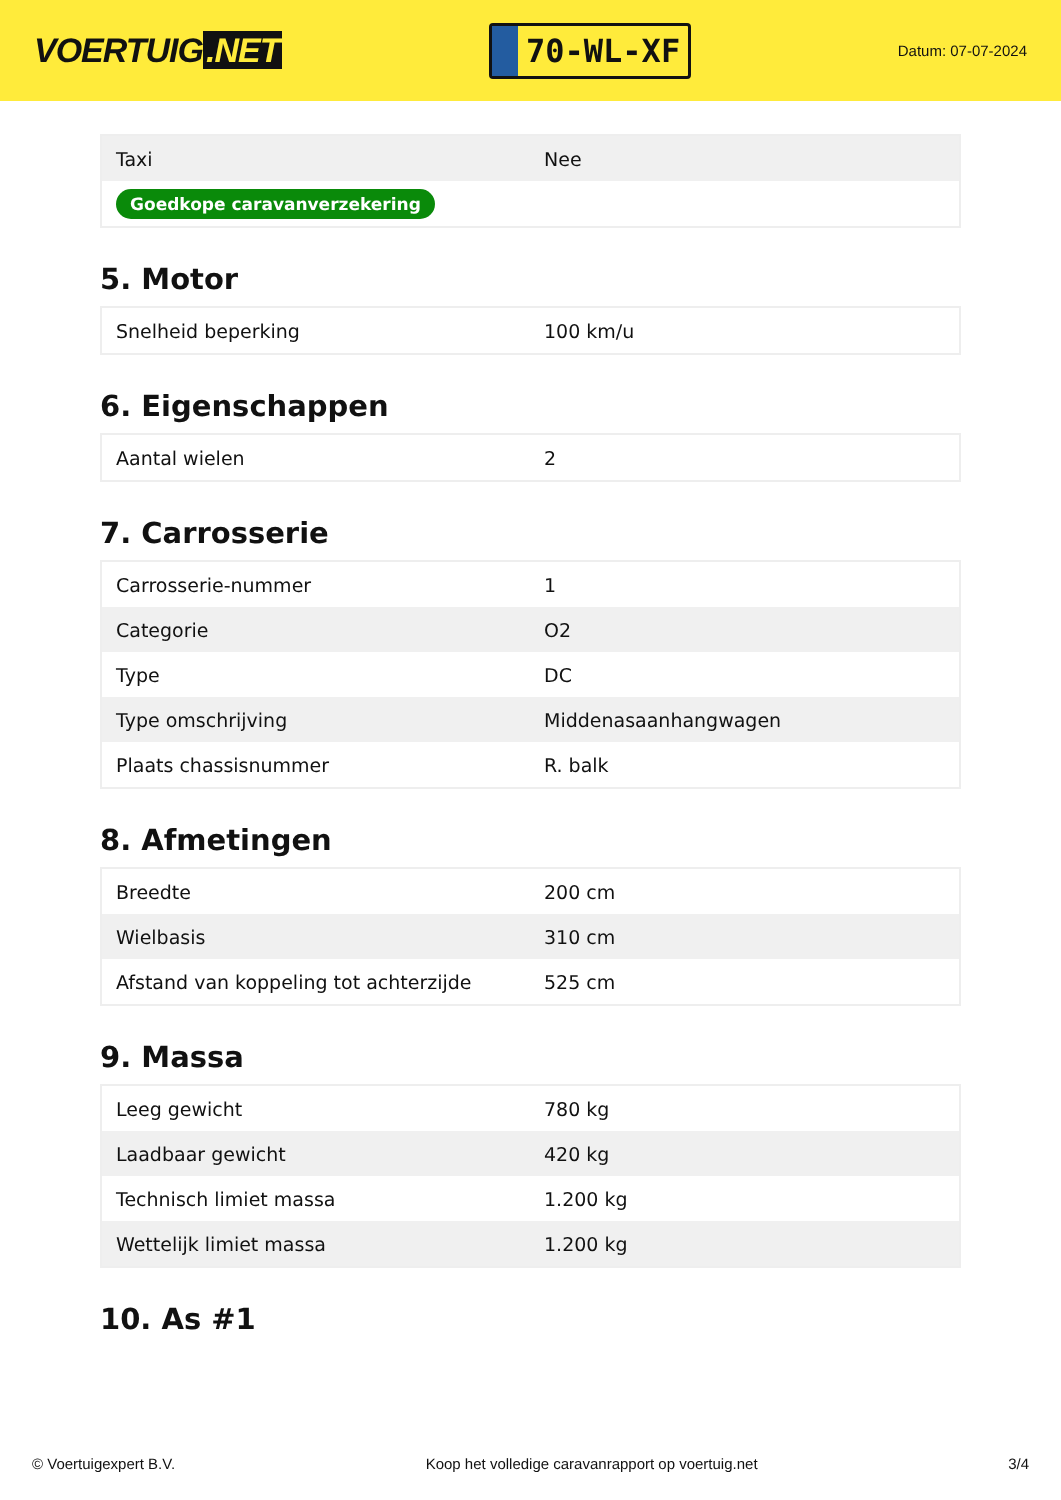VOERTUIG.NET
70-WL-XF
Datum: 07-07-2024
| Taxi | Nee |
| Goedkope caravanverzekering | |
5. Motor
| Snelheid beperking | 100 km/u |
6. Eigenschappen
| Aantal wielen | 2 |
7. Carrosserie
| Carrosserie-nummer | 1 |
| Categorie | O2 |
| Type | DC |
| Type omschrijving | Middenasaanhangwagen |
| Plaats chassisnummer | R. balk |
8. Afmetingen
| Breedte | 200 cm |
| Wielbasis | 310 cm |
| Afstand van koppeling tot achterzijde | 525 cm |
9. Massa
| Leeg gewicht | 780 kg |
| Laadbaar gewicht | 420 kg |
| Technisch limiet massa | 1.200 kg |
| Wettelijk limiet massa | 1.200 kg |
10. As #1
© Voertuigexpert B.V. Koop het volledige caravanrapport op voertuig.net 3/4